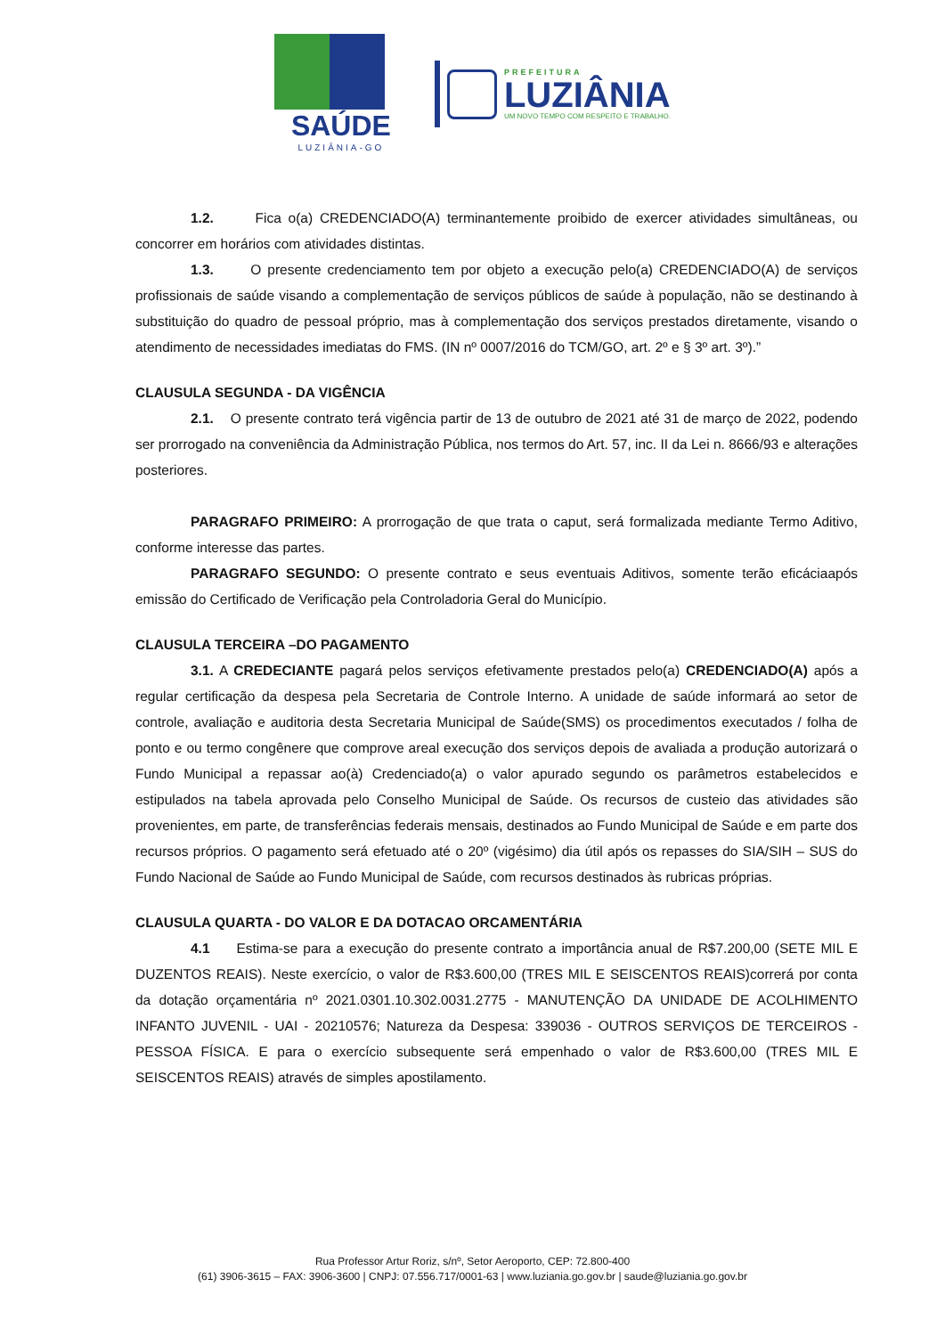SAÚDE
LUZIÂNIA-GO
PREFEITURA
LUZIÂNIA
UM NOVO TEMPO COM RESPEITO E TRABALHO.
1.2. Fica o(a) CREDENCIADO(A) terminantemente proibido de exercer atividades simultâneas, ou concorrer em horários com atividades distintas.
1.3. O presente credenciamento tem por objeto a execução pelo(a) CREDENCIADO(A) de serviços profissionais de saúde visando a complementação de serviços públicos de saúde à população, não se destinando à substituição do quadro de pessoal próprio, mas à complementação dos serviços prestados diretamente, visando o atendimento de necessidades imediatas do FMS. (IN nº 0007/2016 do TCM/GO, art. 2º e § 3º art. 3º).”
CLAUSULA SEGUNDA - DA VIGÊNCIA
2.1. O presente contrato terá vigência partir de 13 de outubro de 2021 até 31 de março de 2022, podendo ser prorrogado na conveniência da Administração Pública, nos termos do Art. 57, inc. II da Lei n. 8666/93 e alterações posteriores.
PARAGRAFO PRIMEIRO: A prorrogação de que trata o caput, será formalizada mediante Termo Aditivo, conforme interesse das partes.
PARAGRAFO SEGUNDO: O presente contrato e seus eventuais Aditivos, somente terão eficáciaapós emissão do Certificado de Verificação pela Controladoria Geral do Município.
CLAUSULA TERCEIRA –DO PAGAMENTO
3.1. A CREDECIANTE pagará pelos serviços efetivamente prestados pelo(a) CREDENCIADO(A) após a regular certificação da despesa pela Secretaria de Controle Interno. A unidade de saúde informará ao setor de controle, avaliação e auditoria desta Secretaria Municipal de Saúde(SMS) os procedimentos executados / folha de ponto e ou termo congênere que comprove areal execução dos serviços depois de avaliada a produção autorizará o Fundo Municipal a repassar ao(à) Credenciado(a) o valor apurado segundo os parâmetros estabelecidos e estipulados na tabela aprovada pelo Conselho Municipal de Saúde. Os recursos de custeio das atividades são provenientes, em parte, de transferências federais mensais, destinados ao Fundo Municipal de Saúde e em parte dos recursos próprios. O pagamento será efetuado até o 20º (vigésimo) dia útil após os repasses do SIA/SIH – SUS do Fundo Nacional de Saúde ao Fundo Municipal de Saúde, com recursos destinados às rubricas próprias.
CLAUSULA QUARTA - DO VALOR E DA DOTACAO ORCAMENTÁRIA
4.1 Estima-se para a execução do presente contrato a importância anual de R$7.200,00 (SETE MIL E DUZENTOS REAIS). Neste exercício, o valor de R$3.600,00 (TRES MIL E SEISCENTOS REAIS)correrá por conta da dotação orçamentária nº 2021.0301.10.302.0031.2775 - MANUTENÇÃO DA UNIDADE DE ACOLHIMENTO INFANTO JUVENIL - UAI - 20210576; Natureza da Despesa: 339036 - OUTROS SERVIÇOS DE TERCEIROS - PESSOA FÍSICA. E para o exercício subsequente será empenhado o valor de R$3.600,00 (TRES MIL E SEISCENTOS REAIS) através de simples apostilamento.
Rua Professor Artur Roriz, s/nº, Setor Aeroporto, CEP: 72.800-400
(61) 3906-3615 – FAX: 3906-3600 | CNPJ: 07.556.717/0001-63 | www.luziania.go.gov.br | saude@luziania.go.gov.br